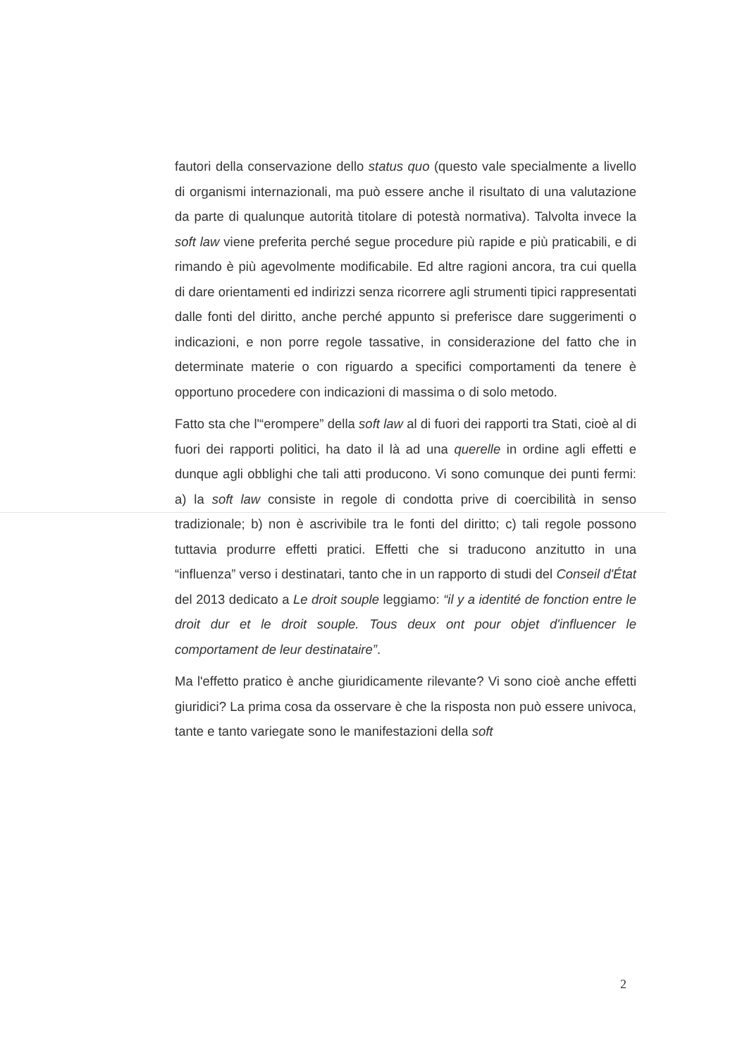fautori della conservazione dello status quo (questo vale specialmente a livello di organismi internazionali, ma può essere anche il risultato di una valutazione da parte di qualunque autorità titolare di potestà normativa). Talvolta invece la soft law viene preferita perché segue procedure più rapide e più praticabili, e di rimando è più agevolmente modificabile. Ed altre ragioni ancora, tra cui quella di dare orientamenti ed indirizzi senza ricorrere agli strumenti tipici rappresentati dalle fonti del diritto, anche perché appunto si preferisce dare suggerimenti o indicazioni, e non porre regole tassative, in considerazione del fatto che in determinate materie o con riguardo a specifici comportamenti da tenere è opportuno procedere con indicazioni di massima o di solo metodo.
Fatto sta che l'“erompere” della soft law al di fuori dei rapporti tra Stati, cioè al di fuori dei rapporti politici, ha dato il là ad una querelle in ordine agli effetti e dunque agli obblighi che tali atti producono. Vi sono comunque dei punti fermi: a) la soft law consiste in regole di condotta prive di coercibilità in senso tradizionale; b) non è ascrivibile tra le fonti del diritto; c) tali regole possono tuttavia produrre effetti pratici. Effetti che si traducono anzitutto in una “influenza” verso i destinatari, tanto che in un rapporto di studi del Conseil d'État del 2013 dedicato a Le droit souple leggiamo: “il y a identité de fonction entre le droit dur et le droit souple. Tous deux ont pour objet d'influencer le comportament de leur destinataire”.
Ma l'effetto pratico è anche giuridicamente rilevante? Vi sono cioè anche effetti giuridici? La prima cosa da osservare è che la risposta non può essere univoca, tante e tanto variegate sono le manifestazioni della soft
2